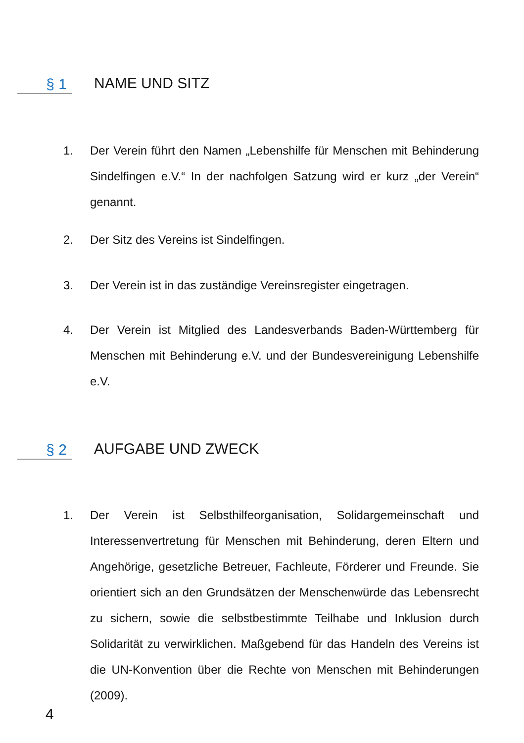§ 1 NAME UND SITZ
1. Der Verein führt den Namen „Lebenshilfe für Menschen mit Behinderung Sindelfingen e.V.“ In der nachfolgen Satzung wird er kurz „der Verein“ genannt.
2. Der Sitz des Vereins ist Sindelfingen.
3. Der Verein ist in das zuständige Vereinsregister eingetragen.
4. Der Verein ist Mitglied des Landesverbands Baden-Württemberg für Menschen mit Behinderung e.V. und der Bundesvereinigung Lebenshilfe e.V.
§ 2 AUFGABE UND ZWECK
1. Der Verein ist Selbsthilfeorganisation, Solidargemeinschaft und Interessenvertretung für Menschen mit Behinderung, deren Eltern und Angehörige, gesetzliche Betreuer, Fachleute, Förderer und Freunde. Sie orientiert sich an den Grundsätzen der Menschenwürde das Lebensrecht zu sichern, sowie die selbstbestimmte Teilhabe und Inklusion durch Solidarität zu verwirklichen. Maßgebend für das Handeln des Vereins ist die UN-Konvention über die Rechte von Menschen mit Behinderungen (2009).
4